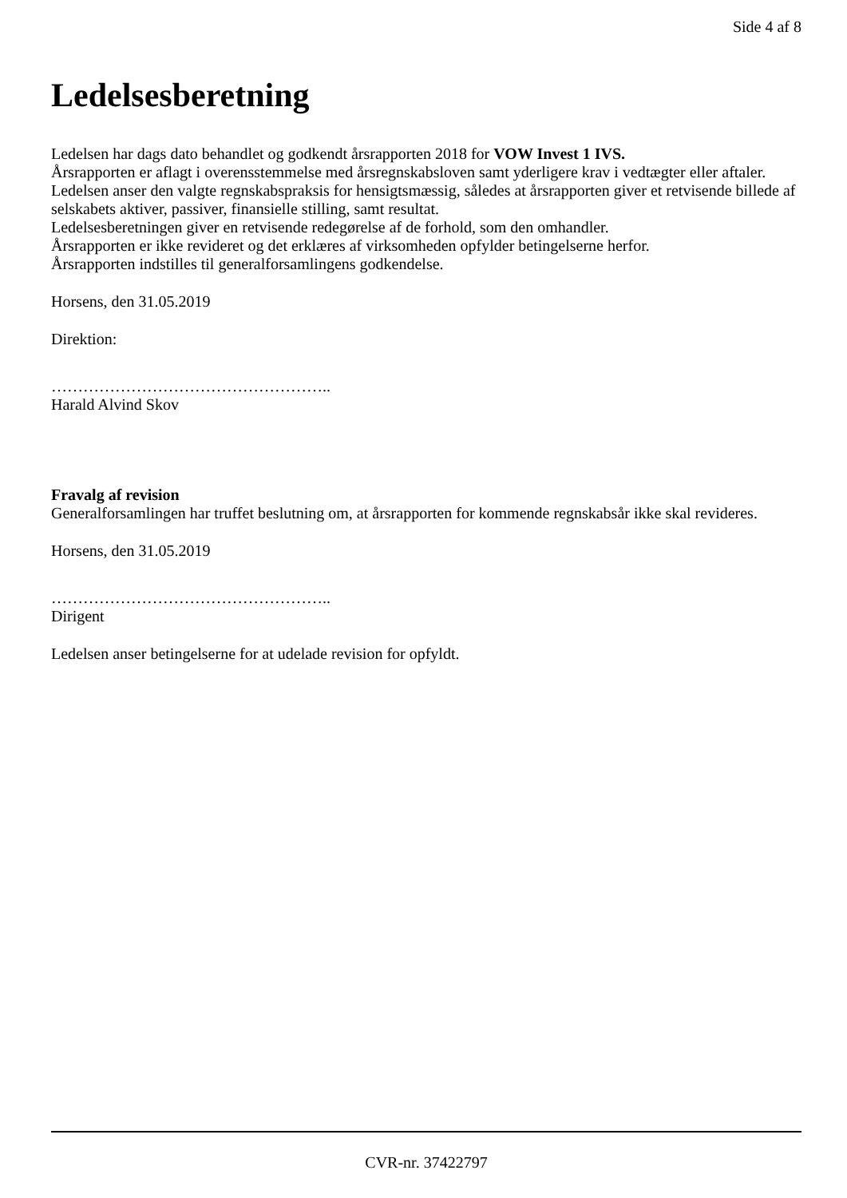Side 4 af 8
Ledelsesberetning
Ledelsen har dags dato behandlet og godkendt årsrapporten 2018 for VOW Invest 1 IVS.
Årsrapporten er aflagt i overensstemmelse med årsregnskabsloven samt yderligere krav i vedtægter eller aftaler. Ledelsen anser den valgte regnskabspraksis for hensigtsmæssig, således at årsrapporten giver et retvisende billede af selskabets aktiver, passiver, finansielle stilling, samt resultat.
Ledelsesberetningen giver en retvisende redegørelse af de forhold, som den omhandler.
Årsrapporten er ikke revideret og det erklæres af virksomheden opfylder betingelserne herfor.
Årsrapporten indstilles til generalforsamlingens godkendelse.
Horsens, den 31.05.2019
Direktion:
……………………………………………..
Harald Alvind Skov
Fravalg af revision
Generalforsamlingen har truffet beslutning om, at årsrapporten for kommende regnskabsår ikke skal revideres.
Horsens, den 31.05.2019
……………………………………………..
Dirigent
Ledelsen anser betingelserne for at udelade revision for opfyldt.
CVR-nr. 37422797